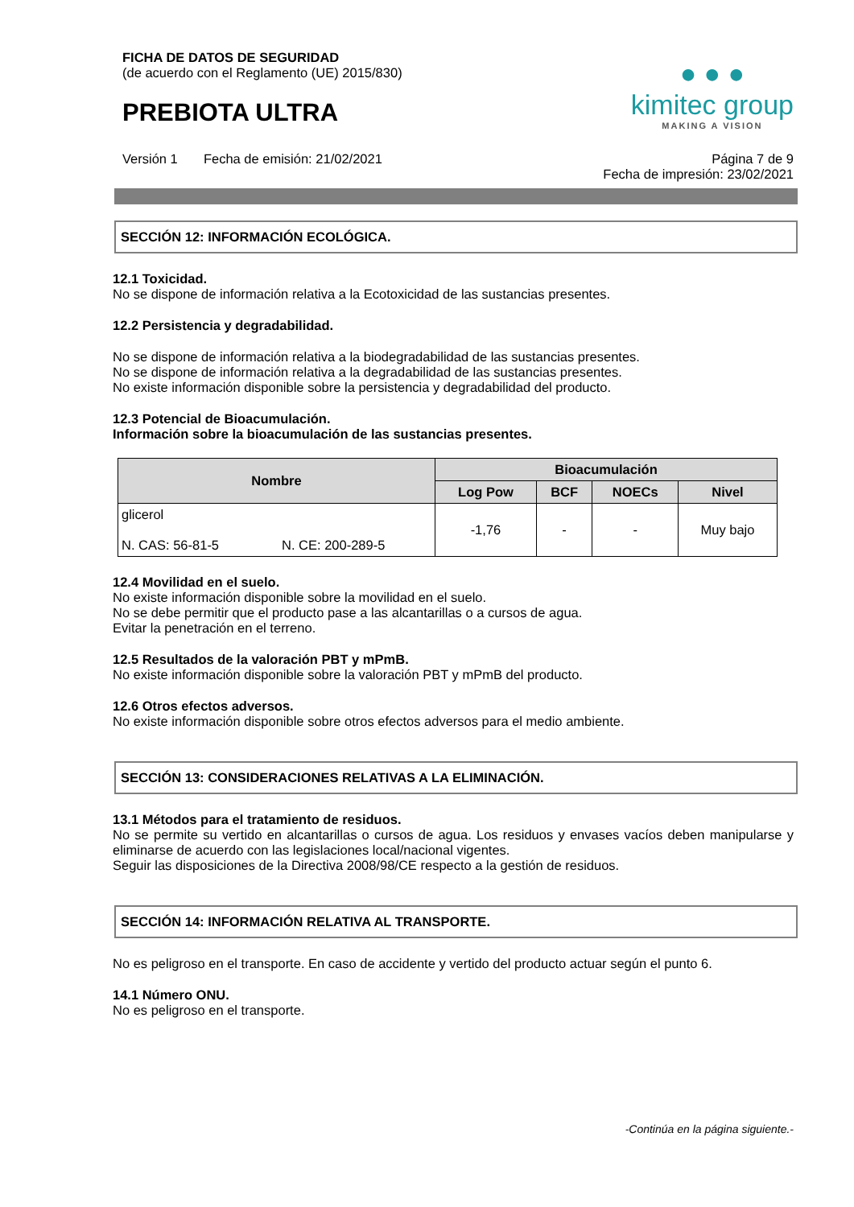FICHA DE DATOS DE SEGURIDAD
(de acuerdo con el Reglamento (UE) 2015/830)
PREBIOTA ULTRA
● ● ●
kimitec group
MAKING A VISION
Versión 1 Fecha de emisión: 21/02/2021
Página 7 de 9
Fecha de impresión: 23/02/2021
SECCIÓN 12: INFORMACIÓN ECOLÓGICA.
12.1 Toxicidad.
No se dispone de información relativa a la Ecotoxicidad de las sustancias presentes.
12.2 Persistencia y degradabilidad.
No se dispone de información relativa a la biodegradabilidad de las sustancias presentes.
No se dispone de información relativa a la degradabilidad de las sustancias presentes.
No existe información disponible sobre la persistencia y degradabilidad del producto.
12.3 Potencial de Bioacumulación.
Información sobre la bioacumulación de las sustancias presentes.
| Nombre | Bioacumulación | | | |
| --- | --- | --- | --- | --- |
| | Log Pow | BCF | NOECs | Nivel |
| glicerol N. CAS: 56-81-5 N. CE: 200-289-5 | -1,76 | - | - | Muy bajo |
12.4 Movilidad en el suelo.
No existe información disponible sobre la movilidad en el suelo.
No se debe permitir que el producto pase a las alcantarillas o a cursos de agua.
Evitar la penetración en el terreno.
12.5 Resultados de la valoración PBT y mPmB.
No existe información disponible sobre la valoración PBT y mPmB del producto.
12.6 Otros efectos adversos.
No existe información disponible sobre otros efectos adversos para el medio ambiente.
SECCIÓN 13: CONSIDERACIONES RELATIVAS A LA ELIMINACIÓN.
13.1 Métodos para el tratamiento de residuos.
No se permite su vertido en alcantarillas o cursos de agua. Los residuos y envases vacíos deben manipularse y eliminarse de acuerdo con las legislaciones local/nacional vigentes.
Seguir las disposiciones de la Directiva 2008/98/CE respecto a la gestión de residuos.
SECCIÓN 14: INFORMACIÓN RELATIVA AL TRANSPORTE.
No es peligroso en el transporte. En caso de accidente y vertido del producto actuar según el punto 6.
14.1 Número ONU.
No es peligroso en el transporte.
-Continúa en la página siguiente.-